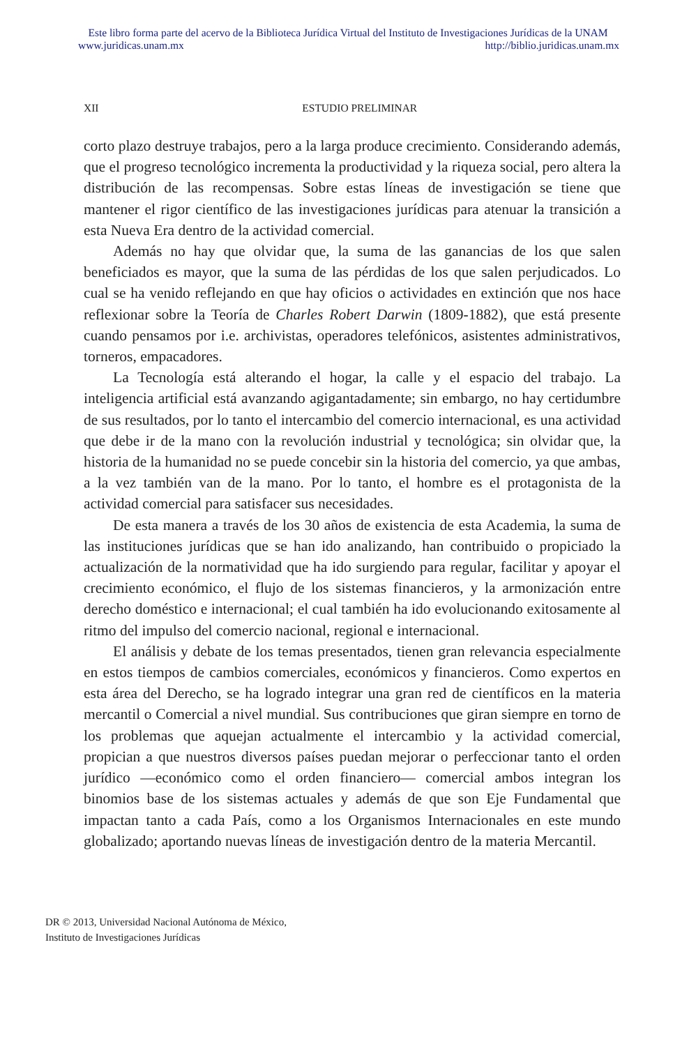Este libro forma parte del acervo de la Biblioteca Jurídica Virtual del Instituto de Investigaciones Jurídicas de la UNAM
www.juridicas.unam.mx http://biblio.juridicas.unam.mx
XII ESTUDIO PRELIMINAR
corto plazo destruye trabajos, pero a la larga produce crecimiento. Considerando además, que el progreso tecnológico incrementa la productividad y la riqueza social, pero altera la distribución de las recompensas. Sobre estas líneas de investigación se tiene que mantener el rigor científico de las investigaciones jurídicas para atenuar la transición a esta Nueva Era dentro de la actividad comercial.
Además no hay que olvidar que, la suma de las ganancias de los que salen beneficiados es mayor, que la suma de las pérdidas de los que salen perjudicados. Lo cual se ha venido reflejando en que hay oficios o actividades en extinción que nos hace reflexionar sobre la Teoría de Charles Robert Darwin (1809-1882), que está presente cuando pensamos por i.e. archivistas, operadores telefónicos, asistentes administrativos, torneros, empacadores.
La Tecnología está alterando el hogar, la calle y el espacio del trabajo. La inteligencia artificial está avanzando agigantadamente; sin embargo, no hay certidumbre de sus resultados, por lo tanto el intercambio del comercio internacional, es una actividad que debe ir de la mano con la revolución industrial y tecnológica; sin olvidar que, la historia de la humanidad no se puede concebir sin la historia del comercio, ya que ambas, a la vez también van de la mano. Por lo tanto, el hombre es el protagonista de la actividad comercial para satisfacer sus necesidades.
De esta manera a través de los 30 años de existencia de esta Academia, la suma de las instituciones jurídicas que se han ido analizando, han contribuido o propiciado la actualización de la normatividad que ha ido surgiendo para regular, facilitar y apoyar el crecimiento económico, el flujo de los sistemas financieros, y la armonización entre derecho doméstico e internacional; el cual también ha ido evolucionando exitosamente al ritmo del impulso del comercio nacional, regional e internacional.
El análisis y debate de los temas presentados, tienen gran relevancia especialmente en estos tiempos de cambios comerciales, económicos y financieros. Como expertos en esta área del Derecho, se ha logrado integrar una gran red de científicos en la materia mercantil o Comercial a nivel mundial. Sus contribuciones que giran siempre en torno de los problemas que aquejan actualmente el intercambio y la actividad comercial, propician a que nuestros diversos países puedan mejorar o perfeccionar tanto el orden jurídico —económico como el orden financiero— comercial ambos integran los binomios base de los sistemas actuales y además de que son Eje Fundamental que impactan tanto a cada País, como a los Organismos Internacionales en este mundo globalizado; aportando nuevas líneas de investigación dentro de la materia Mercantil.
DR © 2013, Universidad Nacional Autónoma de México,
Instituto de Investigaciones Jurídicas